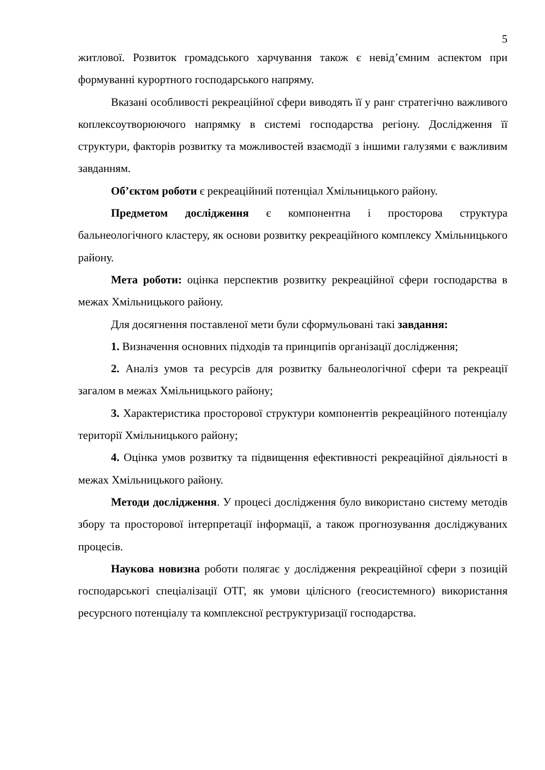5
житлової. Розвиток громадського харчування також є невід’ємним аспектом при формуванні курортного господарського напряму.
Вказані особливості рекреаційної сфери виводять її у ранг стратегічно важливого коплексоутворюючого напрямку в системі господарства регіону. Дослідження її структури, факторів розвитку та можливостей взаємодії з іншими галузями є важливим завданням.
Об’єктом роботи є рекреаційний потенціал Хмільницького району.
Предметом дослідження є компонентна і просторова структура бальнеологічного кластеру, як основи розвитку рекреаційного комплексу Хмільницького району.
Мета роботи: оцінка перспектив розвитку рекреаційної сфери господарства в межах Хмільницького району.
Для досягнення поставленої мети були сформульовані такі завдання:
1. Визначення основних підходів та принципів організації дослідження;
2. Аналіз умов та ресурсів для розвитку бальнеологічної сфери та рекреації загалом в межах Хмільницького району;
3. Характеристика просторової структури компонентів рекреаційного потенціалу території Хмільницького району;
4. Оцінка умов розвитку та підвищення ефективності рекреаційної діяльності в межах Хмільницького району.
Методи дослідження. У процесі дослідження було використано систему методів збору та просторової інтерпретації інформації, а також прогнозування досліджуваних процесів.
Наукова новизна роботи полягає у дослідження рекреаційної сфери з позицій господарськогі спеціалізації ОТГ, як умови цілісного (геосистемного) використання ресурсного потенціалу та комплексної реструктуризації господарства.